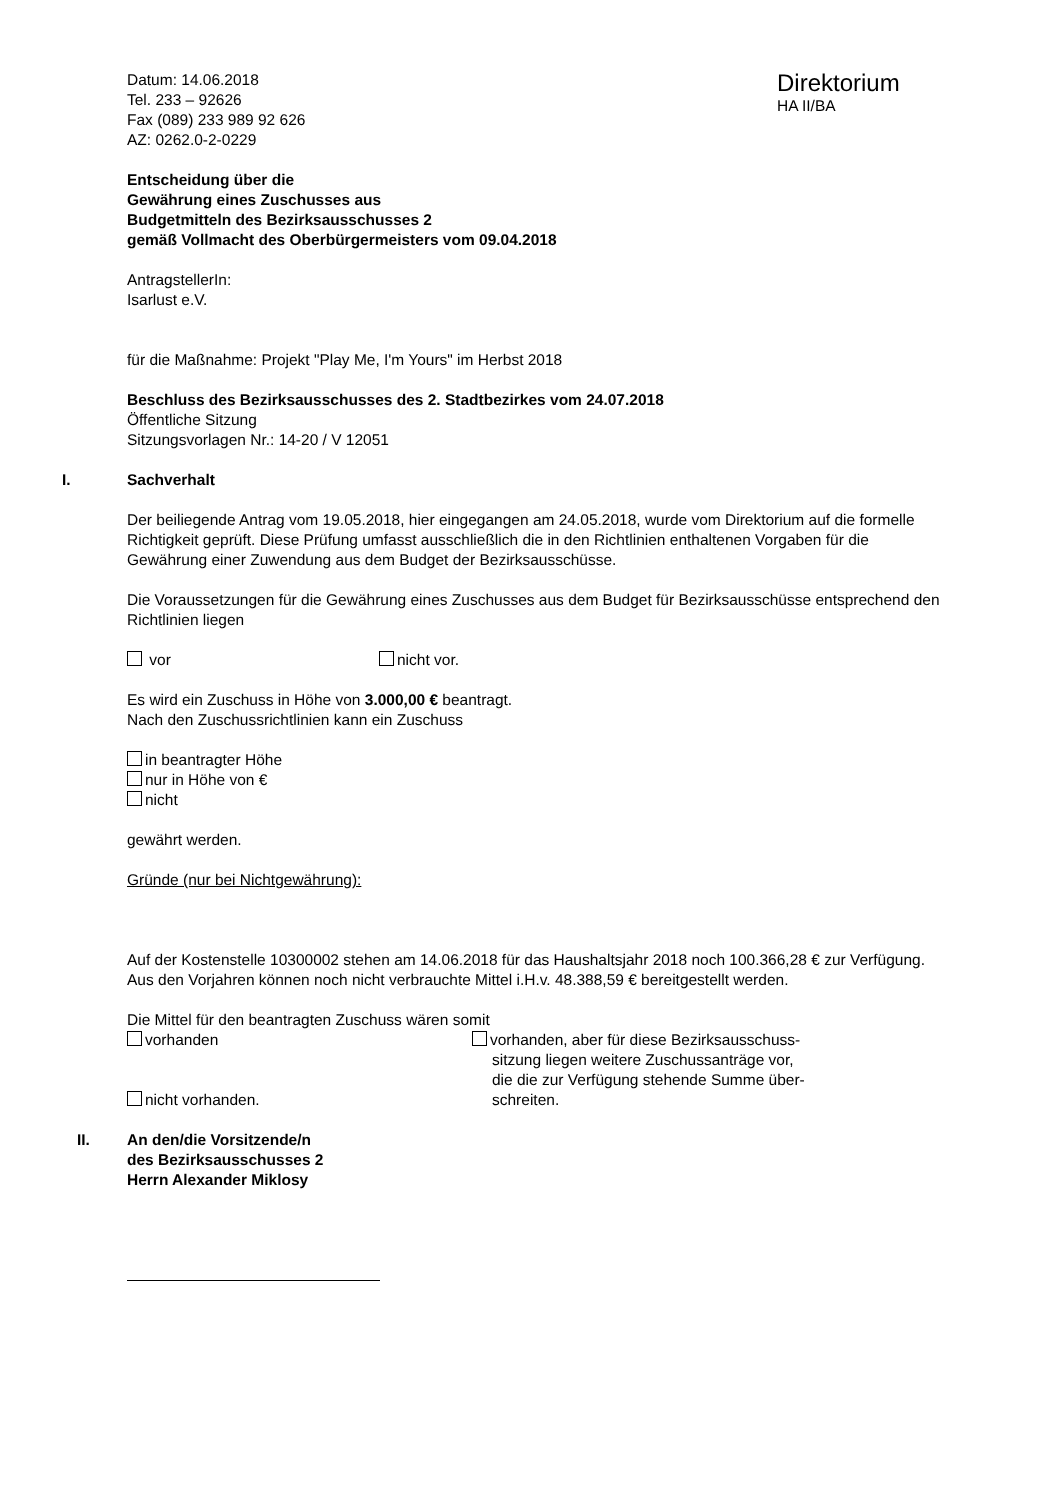Datum: 14.06.2018
Tel. 233 – 92626
Fax (089) 233 989 92 626
AZ: 0262.0-2-0229
Direktorium
HA II/BA
Entscheidung über die
Gewährung eines Zuschusses aus
Budgetmitteln des Bezirksausschusses 2
gemäß Vollmacht des Oberbürgermeisters vom 09.04.2018
AntragstellerIn:
Isarlust e.V.
für die Maßnahme: Projekt "Play Me, I'm Yours" im Herbst 2018
Beschluss des Bezirksausschusses des 2. Stadtbezirkes vom 24.07.2018
Öffentliche Sitzung
Sitzungsvorlagen Nr.: 14-20 / V 12051
I. Sachverhalt
Der beiliegende Antrag vom 19.05.2018, hier eingegangen am 24.05.2018, wurde vom Direktorium auf die formelle Richtigkeit geprüft. Diese Prüfung umfasst ausschließlich die in den Richtlinien enthaltenen Vorgaben für die Gewährung einer Zuwendung aus dem Budget der Bezirksausschüsse.
Die Voraussetzungen für die Gewährung eines Zuschusses aus dem Budget für Bezirksausschüsse entsprechend den Richtlinien liegen
vor nicht vor.
Es wird ein Zuschuss in Höhe von 3.000,00 € beantragt.
Nach den Zuschussrichtlinien kann ein Zuschuss
in beantragter Höhe
nur in Höhe von €
nicht
gewährt werden.
Gründe (nur bei Nichtgewährung):
Auf der Kostenstelle 10300002 stehen am 14.06.2018 für das Haushaltsjahr 2018 noch 100.366,28 € zur Verfügung.
Aus den Vorjahren können noch nicht verbrauchte Mittel i.H.v. 48.388,59 € bereitgestellt werden.
Die Mittel für den beantragten Zuschuss wären somit
vorhanden
nicht vorhanden.
vorhanden, aber für diese Bezirksausschuss-
sitzung liegen weitere Zuschussanträge vor,
die die zur Verfügung stehende Summe über-
schreiten.
II. An den/die Vorsitzende/n
des Bezirksausschusses 2
Herrn Alexander Miklosy